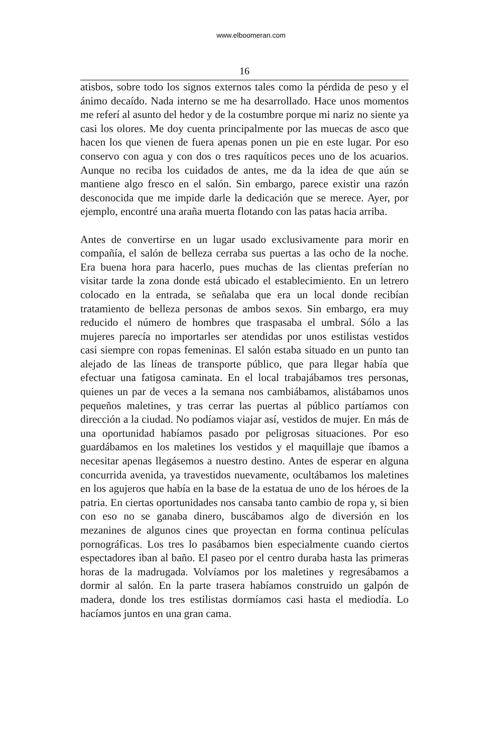www.elboomeran.com
16
atisbos, sobre todo los signos externos tales como la pérdida de peso y el ánimo decaído. Nada interno se me ha desarrollado. Hace unos momentos me referí al asunto del hedor y de la costumbre porque mi nariz no siente ya casi los olores. Me doy cuenta principalmente por las muecas de asco que hacen los que vienen de fuera apenas ponen un pie en este lugar. Por eso conservo con agua y con dos o tres raquíticos peces uno de los acuarios. Aunque no reciba los cuidados de antes, me da la idea de que aún se mantiene algo fresco en el salón. Sin embargo, parece existir una razón desconocida que me impide darle la dedicación que se merece. Ayer, por ejemplo, encontré una araña muerta flotando con las patas hacia arriba.
Antes de convertirse en un lugar usado exclusivamente para morir en compañía, el salón de belleza cerraba sus puertas a las ocho de la noche. Era buena hora para hacerlo, pues muchas de las clientas preferían no visitar tarde la zona donde está ubicado el establecimiento. En un letrero colocado en la entrada, se señalaba que era un local donde recibían tratamiento de belleza personas de ambos sexos. Sin embargo, era muy reducido el número de hombres que traspasaba el umbral. Sólo a las mujeres parecía no importarles ser atendidas por unos estilistas vestidos casi siempre con ropas femeninas. El salón estaba situado en un punto tan alejado de las líneas de transporte público, que para llegar había que efectuar una fatigosa caminata. En el local trabajábamos tres personas, quienes un par de veces a la semana nos cambiábamos, alistábamos unos pequeños maletines, y tras cerrar las puertas al público partíamos con dirección a la ciudad. No podíamos viajar así, vestidos de mujer. En más de una oportunidad habíamos pasado por peligrosas situaciones. Por eso guardábamos en los maletines los vestidos y el maquillaje que íbamos a necesitar apenas llegásemos a nuestro destino. Antes de esperar en alguna concurrida avenida, ya travestidos nuevamente, ocultábamos los maletines en los agujeros que había en la base de la estatua de uno de los héroes de la patria. En ciertas oportunidades nos cansaba tanto cambio de ropa y, si bien con eso no se ganaba dinero, buscábamos algo de diversión en los mezanines de algunos cines que proyectan en forma continua películas pornográficas. Los tres lo pasábamos bien especialmente cuando ciertos espectadores iban al baño. El paseo por el centro duraba hasta las primeras horas de la madrugada. Volvíamos por los maletines y regresábamos a dormir al salón. En la parte trasera habíamos construido un galpón de madera, donde los tres estilistas dormíamos casi hasta el mediodía. Lo hacíamos juntos en una gran cama.